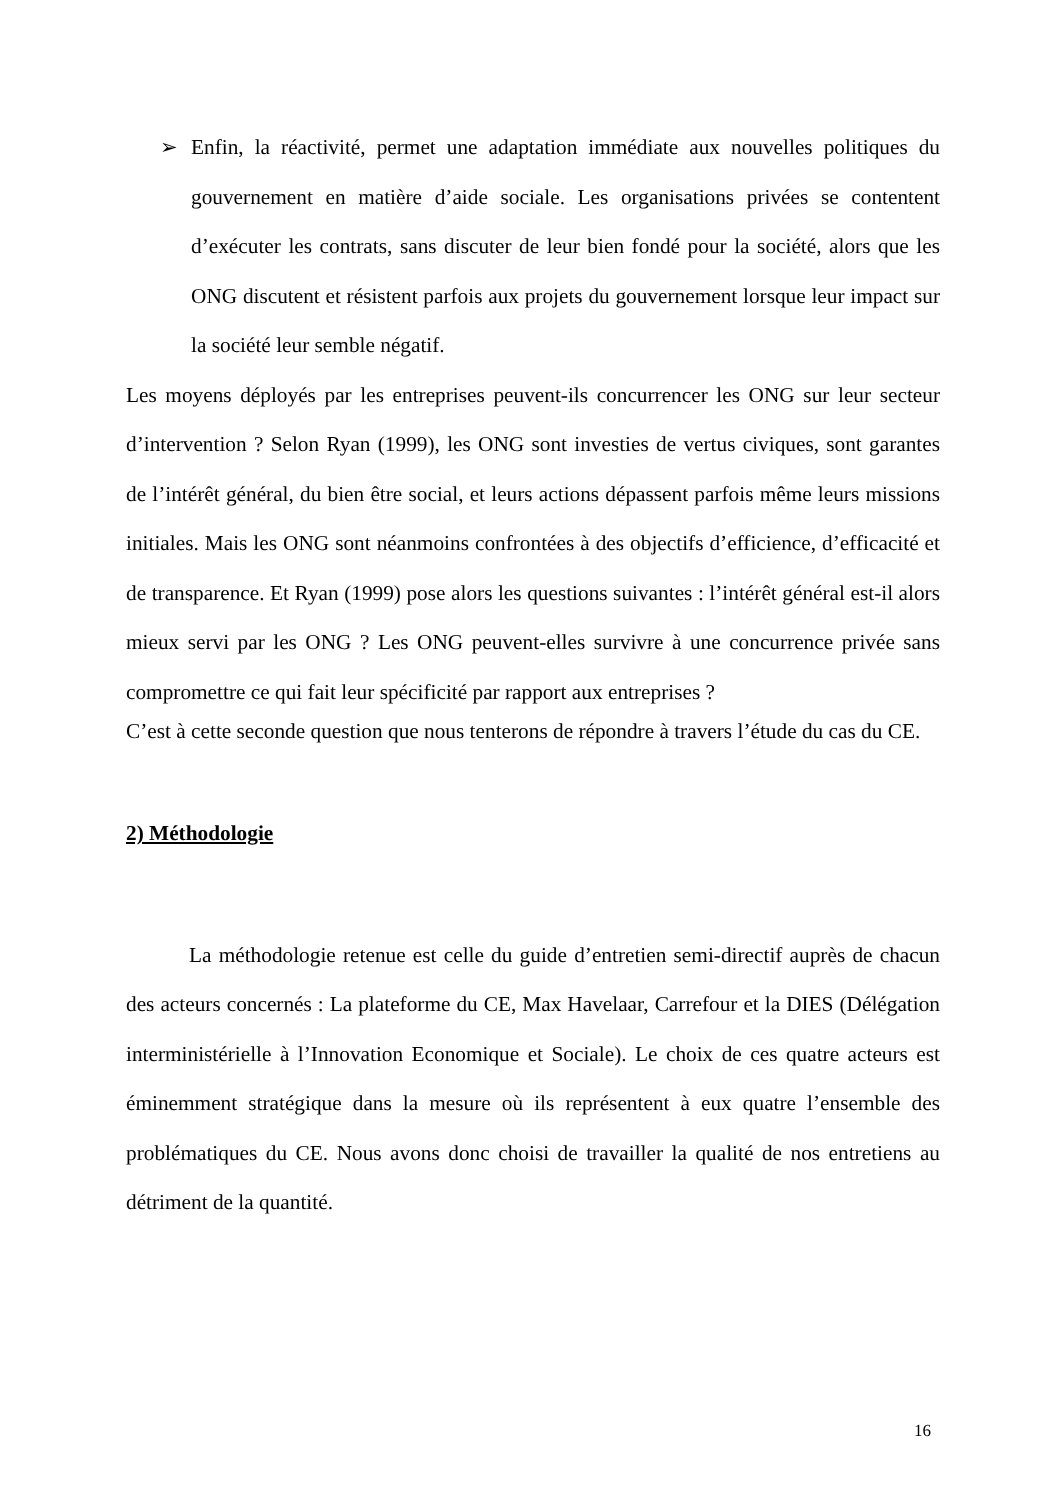➢ Enfin, la réactivité, permet une adaptation immédiate aux nouvelles politiques du gouvernement en matière d’aide sociale. Les organisations privées se contentent d’exécuter les contrats, sans discuter de leur bien fondé pour la société, alors que les ONG discutent et résistent parfois aux projets du gouvernement lorsque leur impact sur la société leur semble négatif.
Les moyens déployés par les entreprises peuvent-ils concurrencer les ONG sur leur secteur d’intervention ? Selon Ryan (1999), les ONG sont investies de vertus civiques, sont garantes de l’intérêt général, du bien être social, et leurs actions dépassent parfois même leurs missions initiales. Mais les ONG sont néanmoins confrontées à des objectifs d’efficience, d’efficacité et de transparence. Et Ryan (1999) pose alors les questions suivantes : l’intérêt général est-il alors mieux servi par les ONG ? Les ONG peuvent-elles survivre à une concurrence privée sans compromettre ce qui fait leur spécificité par rapport aux entreprises ?
C’est à cette seconde question que nous tenterons de répondre à travers l’étude du cas du CE.
2) Méthodologie
La méthodologie retenue est celle du guide d’entretien semi-directif auprès de chacun des acteurs concernés : La plateforme du CE, Max Havelaar, Carrefour et la DIES (Délégation interministérielle à l’Innovation Economique et Sociale). Le choix de ces quatre acteurs est éminemment stratégique dans la mesure où ils représentent à eux quatre l’ensemble des problématiques du CE. Nous avons donc choisi de travailler la qualité de nos entretiens au détriment de la quantité.
16